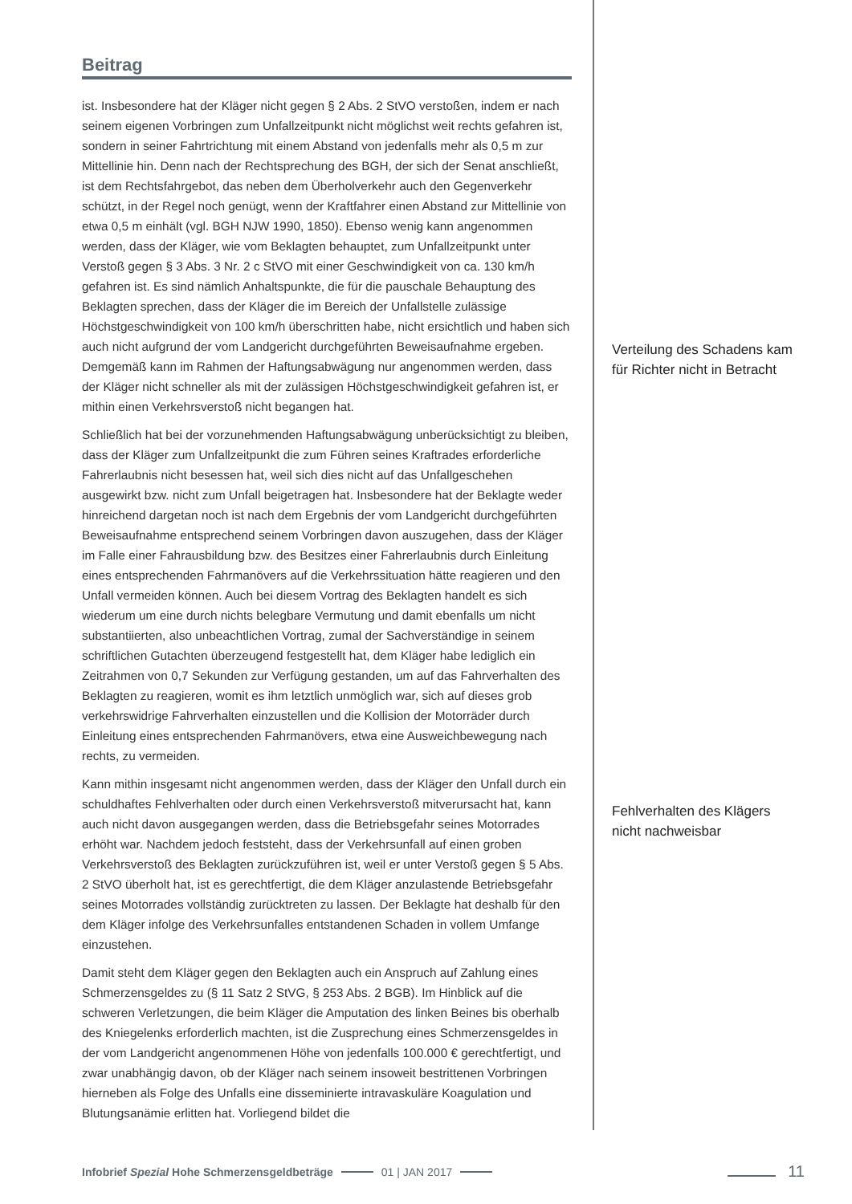Beitrag
ist. Insbesondere hat der Kläger nicht gegen § 2 Abs. 2 StVO verstoßen, indem er nach seinem eigenen Vorbringen zum Unfallzeitpunkt nicht möglichst weit rechts gefahren ist, sondern in seiner Fahrtrichtung mit einem Abstand von jedenfalls mehr als 0,5 m zur Mittellinie hin. Denn nach der Rechtsprechung des BGH, der sich der Senat anschließt, ist dem Rechtsfahrgebot, das neben dem Überholverkehr auch den Gegenverkehr schützt, in der Regel noch genügt, wenn der Kraftfahrer einen Abstand zur Mittellinie von etwa 0,5 m einhält (vgl. BGH NJW 1990, 1850). Ebenso wenig kann angenommen werden, dass der Kläger, wie vom Beklagten behauptet, zum Unfallzeitpunkt unter Verstoß gegen § 3 Abs. 3 Nr. 2 c StVO mit einer Geschwindigkeit von ca. 130 km/h gefahren ist. Es sind nämlich Anhaltspunkte, die für die pauschale Behauptung des Beklagten sprechen, dass der Kläger die im Bereich der Unfallstelle zulässige Höchstgeschwindigkeit von 100 km/h überschritten habe, nicht ersichtlich und haben sich auch nicht aufgrund der vom Landgericht durchgeführten Beweisaufnahme ergeben. Demgemäß kann im Rahmen der Haftungsabwägung nur angenommen werden, dass der Kläger nicht schneller als mit der zulässigen Höchstgeschwindigkeit gefahren ist, er mithin einen Verkehrsverstoß nicht begangen hat.
Schließlich hat bei der vorzunehmenden Haftungsabwägung unberücksichtigt zu bleiben, dass der Kläger zum Unfallzeitpunkt die zum Führen seines Kraftrades erforderliche Fahrerlaubnis nicht besessen hat, weil sich dies nicht auf das Unfallgeschehen ausgewirkt bzw. nicht zum Unfall beigetragen hat. Insbesondere hat der Beklagte weder hinreichend dargetan noch ist nach dem Ergebnis der vom Landgericht durchgeführten Beweisaufnahme entsprechend seinem Vorbringen davon auszugehen, dass der Kläger im Falle einer Fahrausbildung bzw. des Besitzes einer Fahrerlaubnis durch Einleitung eines entsprechenden Fahrmanövers auf die Verkehrssituation hätte reagieren und den Unfall vermeiden können. Auch bei diesem Vortrag des Beklagten handelt es sich wiederum um eine durch nichts belegbare Vermutung und damit ebenfalls um nicht substantiierten, also unbeachtlichen Vortrag, zumal der Sachverständige in seinem schriftlichen Gutachten überzeugend festgestellt hat, dem Kläger habe lediglich ein Zeitrahmen von 0,7 Sekunden zur Verfügung gestanden, um auf das Fahrverhalten des Beklagten zu reagieren, womit es ihm letztlich unmöglich war, sich auf dieses grob verkehrswidrige Fahrverhalten einzustellen und die Kollision der Motorräder durch Einleitung eines entsprechenden Fahrmanövers, etwa eine Ausweichbewegung nach rechts, zu vermeiden.
Kann mithin insgesamt nicht angenommen werden, dass der Kläger den Unfall durch ein schuldhaftes Fehlverhalten oder durch einen Verkehrsverstoß mitverursacht hat, kann auch nicht davon ausgegangen werden, dass die Betriebsgefahr seines Motorrades erhöht war. Nachdem jedoch feststeht, dass der Verkehrsunfall auf einen groben Verkehrsverstoß des Beklagten zurückzuführen ist, weil er unter Verstoß gegen § 5 Abs. 2 StVO überholt hat, ist es gerechtfertigt, die dem Kläger anzulastende Betriebsgefahr seines Motorrades vollständig zurücktreten zu lassen. Der Beklagte hat deshalb für den dem Kläger infolge des Verkehrsunfalles entstandenen Schaden in vollem Umfange einzustehen.
Damit steht dem Kläger gegen den Beklagten auch ein Anspruch auf Zahlung eines Schmerzensgeldes zu (§ 11 Satz 2 StVG, § 253 Abs. 2 BGB). Im Hinblick auf die schweren Verletzungen, die beim Kläger die Amputation des linken Beines bis oberhalb des Kniegelenks erforderlich machten, ist die Zusprechung eines Schmerzensgeldes in der vom Landgericht angenommenen Höhe von jedenfalls 100.000 € gerechtfertigt, und zwar unabhängig davon, ob der Kläger nach seinem insoweit bestrittenen Vorbringen hierneben als Folge des Unfalls eine disseminierte intravaskuläre Koagulation und Blutungsanämie erlitten hat. Vorliegend bildet die
Verteilung des Schadens kam für Richter nicht in Betracht
Fehlverhalten des Klägers nicht nachweisbar
Infobrief Spezial Hohe Schmerzensgeldbeträge 01 | JAN 2017 11